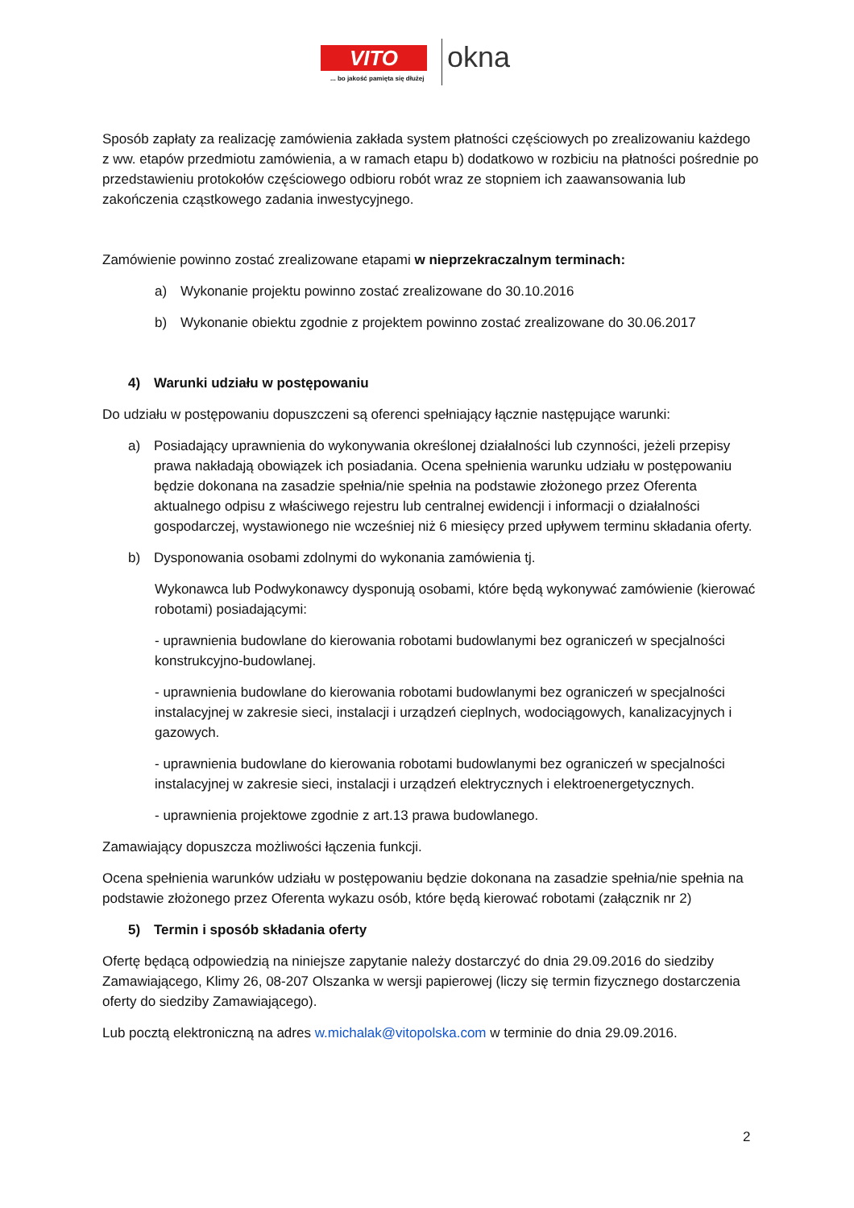VITO
... bo jakość pamięta się dłużej
okna
Sposób zapłaty za realizację zamówienia zakłada system płatności częściowych po zrealizowaniu każdego z ww. etapów przedmiotu zamówienia, a w ramach etapu b) dodatkowo w rozbiciu na płatności pośrednie po przedstawieniu protokołów częściowego odbioru robót wraz ze stopniem ich zaawansowania lub zakończenia cząstkowego zadania inwestycyjnego.
Zamówienie powinno zostać zrealizowane etapami w nieprzekraczalnym terminach:
a) Wykonanie projektu powinno zostać zrealizowane do 30.10.2016
b) Wykonanie obiektu zgodnie z projektem powinno zostać zrealizowane do 30.06.2017
4) Warunki udziału w postępowaniu
Do udziału w postępowaniu dopuszczeni są oferenci spełniający łącznie następujące warunki:
a) Posiadający uprawnienia do wykonywania określonej działalności lub czynności, jeżeli przepisy prawa nakładają obowiązek ich posiadania. Ocena spełnienia warunku udziału w postępowaniu będzie dokonana na zasadzie spełnia/nie spełnia na podstawie złożonego przez Oferenta aktualnego odpisu z właściwego rejestru lub centralnej ewidencji i informacji o działalności gospodarczej, wystawionego nie wcześniej niż 6 miesięcy przed upływem terminu składania oferty.
b) Dysponowania osobami zdolnymi do wykonania zamówienia tj.
Wykonawca lub Podwykonawcy dysponują osobami, które będą wykonywać zamówienie (kierować robotami) posiadającymi:
- uprawnienia budowlane do kierowania robotami budowlanymi bez ograniczeń w specjalności konstrukcyjno-budowlanej.
- uprawnienia budowlane do kierowania robotami budowlanymi bez ograniczeń w specjalności instalacyjnej w zakresie sieci, instalacji i urządzeń cieplnych, wodociągowych, kanalizacyjnych i gazowych.
- uprawnienia budowlane do kierowania robotami budowlanymi bez ograniczeń w specjalności instalacyjnej w zakresie sieci, instalacji i urządzeń elektrycznych i elektroenergetycznych.
- uprawnienia projektowe zgodnie z art.13 prawa budowlanego.
Zamawiający dopuszcza możliwości łączenia funkcji.
Ocena spełnienia warunków udziału w postępowaniu będzie dokonana na zasadzie spełnia/nie spełnia na podstawie złożonego przez Oferenta wykazu osób, które będą kierować robotami (załącznik nr 2)
5) Termin i sposób składania oferty
Ofertę będącą odpowiedzią na niniejsze zapytanie należy dostarczyć do dnia 29.09.2016 do siedziby Zamawiającego, Klimy 26, 08-207 Olszanka w wersji papierowej (liczy się termin fizycznego dostarczenia oferty do siedziby Zamawiającego).
Lub pocztą elektroniczną na adres w.michalak@vitopolska.com w terminie do dnia 29.09.2016.
2